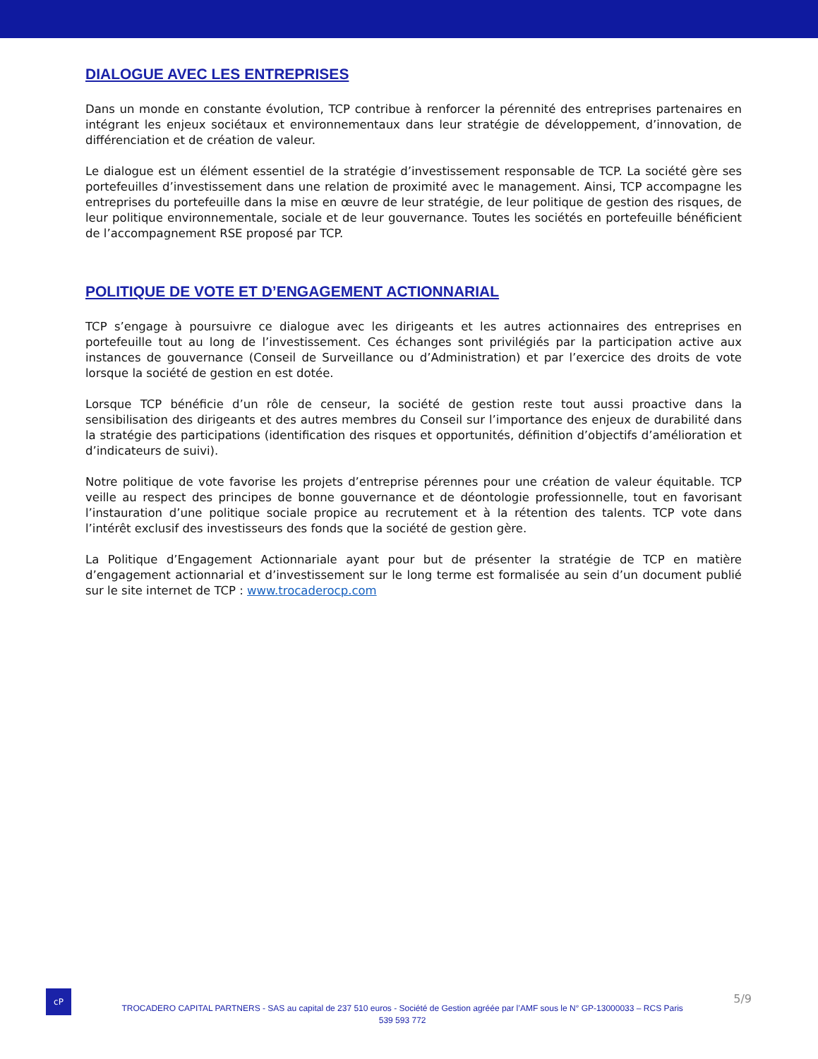DIALOGUE AVEC LES ENTREPRISES
Dans un monde en constante évolution, TCP contribue à renforcer la pérennité des entreprises partenaires en intégrant les enjeux sociétaux et environnementaux dans leur stratégie de développement, d’innovation, de différenciation et de création de valeur.
Le dialogue est un élément essentiel de la stratégie d’investissement responsable de TCP. La société gère ses portefeuilles d’investissement dans une relation de proximité avec le management. Ainsi, TCP accompagne les entreprises du portefeuille dans la mise en œuvre de leur stratégie, de leur politique de gestion des risques, de leur politique environnementale, sociale et de leur gouvernance. Toutes les sociétés en portefeuille bénéficient de l’accompagnement RSE proposé par TCP.
POLITIQUE DE VOTE ET D’ENGAGEMENT ACTIONNARIAL
TCP s’engage à poursuivre ce dialogue avec les dirigeants et les autres actionnaires des entreprises en portefeuille tout au long de l’investissement. Ces échanges sont privilégiés par la participation active aux instances de gouvernance (Conseil de Surveillance ou d’Administration) et par l’exercice des droits de vote lorsque la société de gestion en est dotée.
Lorsque TCP bénéficie d’un rôle de censeur, la société de gestion reste tout aussi proactive dans la sensibilisation des dirigeants et des autres membres du Conseil sur l’importance des enjeux de durabilité dans la stratégie des participations (identification des risques et opportunités, définition d’objectifs d’amélioration et d’indicateurs de suivi).
Notre politique de vote favorise les projets d’entreprise pérennes pour une création de valeur équitable. TCP veille au respect des principes de bonne gouvernance et de déontologie professionnelle, tout en favorisant l’instauration d’une politique sociale propice au recrutement et à la rétention des talents. TCP vote dans l’intérêt exclusif des investisseurs des fonds que la société de gestion gère.
La Politique d’Engagement Actionnariale ayant pour but de présenter la stratégie de TCP en matière d’engagement actionnarial et d’investissement sur le long terme est formalisée au sein d’un document publié sur le site internet de TCP : www.trocaderocp.com
cP
TROCADERO CAPITAL PARTNERS - SAS au capital de 237 510 euros - Société de Gestion agréée par l’AMF sous le N° GP-13000033 – RCS Paris
539 593 772
5/9